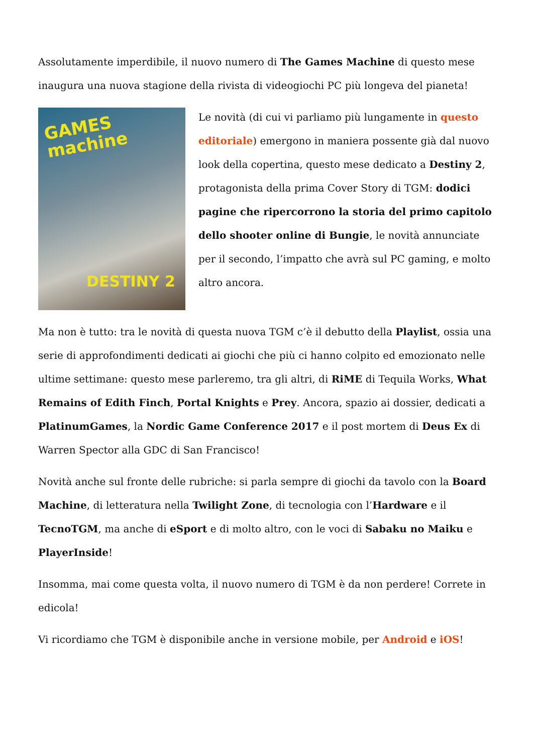Assolutamente imperdibile, il nuovo numero di The Games Machine di questo mese inaugura una nuova stagione della rivista di videogiochi PC più longeva del pianeta!
GAMES
machine
DESTINY 2
Le novità (di cui vi parliamo più lungamente in questo editoriale) emergono in maniera possente già dal nuovo look della copertina, questo mese dedicato a Destiny 2, protagonista della prima Cover Story di TGM: dodici pagine che ripercorrono la storia del primo capitolo dello shooter online di Bungie, le novità annunciate per il secondo, l’impatto che avrà sul PC gaming, e molto altro ancora.
Ma non è tutto: tra le novità di questa nuova TGM c’è il debutto della Playlist, ossia una serie di approfondimenti dedicati ai giochi che più ci hanno colpito ed emozionato nelle ultime settimane: questo mese parleremo, tra gli altri, di RiME di Tequila Works, What Remains of Edith Finch, Portal Knights e Prey. Ancora, spazio ai dossier, dedicati a PlatinumGames, la Nordic Game Conference 2017 e il post mortem di Deus Ex di Warren Spector alla GDC di San Francisco!
Novità anche sul fronte delle rubriche: si parla sempre di giochi da tavolo con la Board Machine, di letteratura nella Twilight Zone, di tecnologia con l’Hardware e il TecnoTGM, ma anche di eSport e di molto altro, con le voci di Sabaku no Maiku e PlayerInside!
Insomma, mai come questa volta, il nuovo numero di TGM è da non perdere! Correte in edicola!
Vi ricordiamo che TGM è disponibile anche in versione mobile, per Android e iOS!